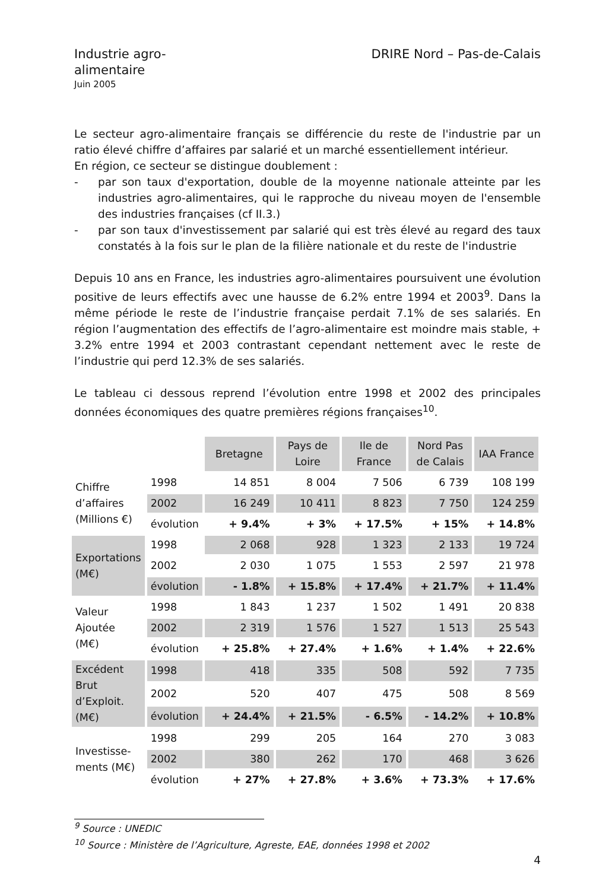Industrie agro-
alimentaire
Juin 2005
DRIRE Nord – Pas-de-Calais
Le secteur agro-alimentaire français se différencie du reste de l'industrie par un ratio élevé chiffre d’affaires par salarié et un marché essentiellement intérieur.
En région, ce secteur se distingue doublement :
- par son taux d'exportation, double de la moyenne nationale atteinte par les industries agro-alimentaires, qui le rapproche du niveau moyen de l'ensemble des industries françaises (cf II.3.)
- par son taux d'investissement par salarié qui est très élevé au regard des taux constatés à la fois sur le plan de la filière nationale et du reste de l'industrie
Depuis 10 ans en France, les industries agro-alimentaires poursuivent une évolution positive de leurs effectifs avec une hausse de 6.2% entre 1994 et 2003<sup>9</sup>. Dans la même période le reste de l’industrie française perdait 7.1% de ses salariés. En région l’augmentation des effectifs de l’agro-alimentaire est moindre mais stable, + 3.2% entre 1994 et 2003 contrastant cependant nettement avec le reste de l’industrie qui perd 12.3% de ses salariés.
Le tableau ci dessous reprend l’évolution entre 1998 et 2002 des principales données économiques des quatre premières régions françaises<sup>10</sup>.
| | | Bretagne | Pays de Loire | Ile de France | Nord Pas de Calais | IAA France |
| --- | --- | --- | --- | --- | --- | --- |
| Chiffre d’affaires (Millions €) | 1998 | 14 851 | 8 004 | 7 506 | 6 739 | 108 199 |
| | 2002 | 16 249 | 10 411 | 8 823 | 7 750 | 124 259 |
| | évolution | + 9.4% | + 3% | + 17.5% | + 15% | + 14.8% |
| Exportations (M€) | 1998 | 2 068 | 928 | 1 323 | 2 133 | 19 724 |
| | 2002 | 2 030 | 1 075 | 1 553 | 2 597 | 21 978 |
| | évolution | - 1.8% | + 15.8% | + 17.4% | + 21.7% | + 11.4% |
| Valeur Ajoutée (M€) | 1998 | 1 843 | 1 237 | 1 502 | 1 491 | 20 838 |
| | 2002 | 2 319 | 1 576 | 1 527 | 1 513 | 25 543 |
| | évolution | + 25.8% | + 27.4% | + 1.6% | + 1.4% | + 22.6% |
| Excédent Brut d’Exploit. (M€) | 1998 | 418 | 335 | 508 | 592 | 7 735 |
| | 2002 | 520 | 407 | 475 | 508 | 8 569 |
| | évolution | + 24.4% | + 21.5% | - 6.5% | - 14.2% | + 10.8% |
| Investisse- ments (M€) | 1998 | 299 | 205 | 164 | 270 | 3 083 |
| | 2002 | 380 | 262 | 170 | 468 | 3 626 |
| | évolution | + 27% | + 27.8% | + 3.6% | + 73.3% | + 17.6% |
<sup>9</sup> Source : UNEDIC
<sup>10</sup> Source : Ministère de l’Agriculture, Agreste, EAE, données 1998 et 2002
4